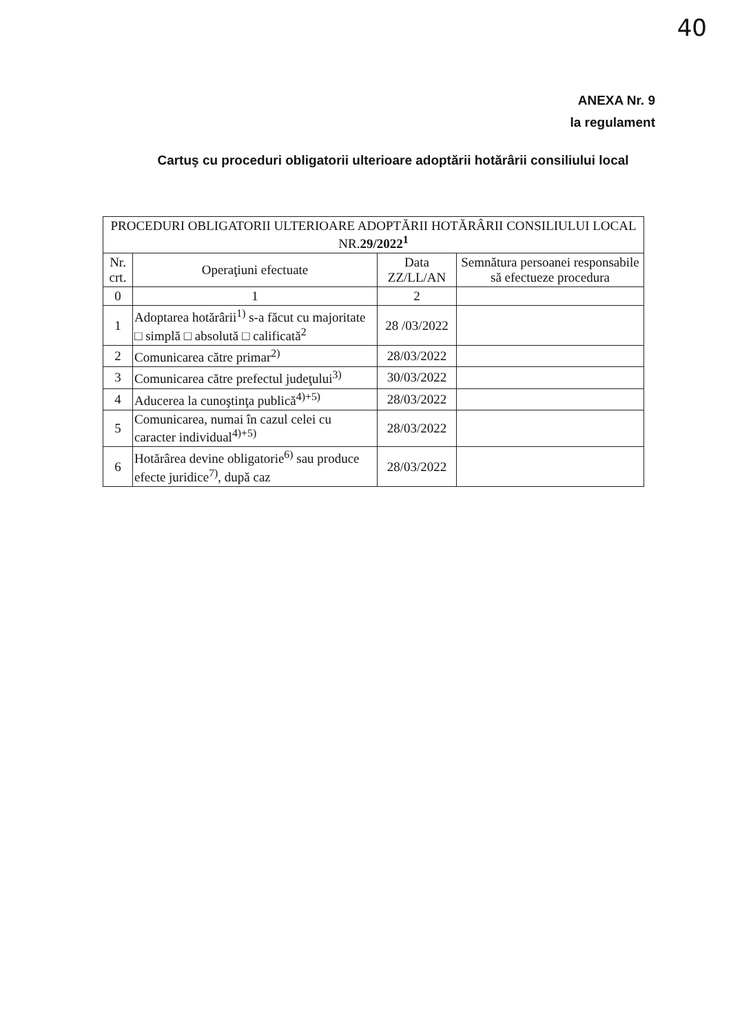40
ANEXA Nr. 9
la regulament
Cartuş cu proceduri obligatorii ulterioare adoptării hotărârii consiliului local
| PROCEDURI OBLIGATORII ULTERIOARE ADOPTĂRII HOTĂRÂRII CONSILIULUI LOCAL NR. 29/2022<sup>1</sup> | | | |
| --- | --- | --- | --- |
| Nr. crt. | Operaţiuni efectuate | Data ZZ/LL/AN | Semnătura persoanei responsabile să efectueze procedura |
| 0 | 1 | 2 | |
| 1 | Adoptarea hotărârii<sup>1)</sup> s-a făcut cu majoritate □ simplă □ absolută □ calificată<sup>2</sup> | 28 /03/2022 | |
| 2 | Comunicarea către primar<sup>2)</sup> | 28/03/2022 | |
| 3 | Comunicarea către prefectul judeţului<sup>3)</sup> | 30/03/2022 | |
| 4 | Aducerea la cunoştinţa publică<sup>4)+5)</sup> | 28/03/2022 | |
| 5 | Comunicarea, numai în cazul celei cu caracter individual<sup>4)+5)</sup> | 28/03/2022 | |
| 6 | Hotărârea devine obligatorie<sup>6)</sup> sau produce efecte juridice<sup>7)</sup>, după caz | 28/03/2022 | |